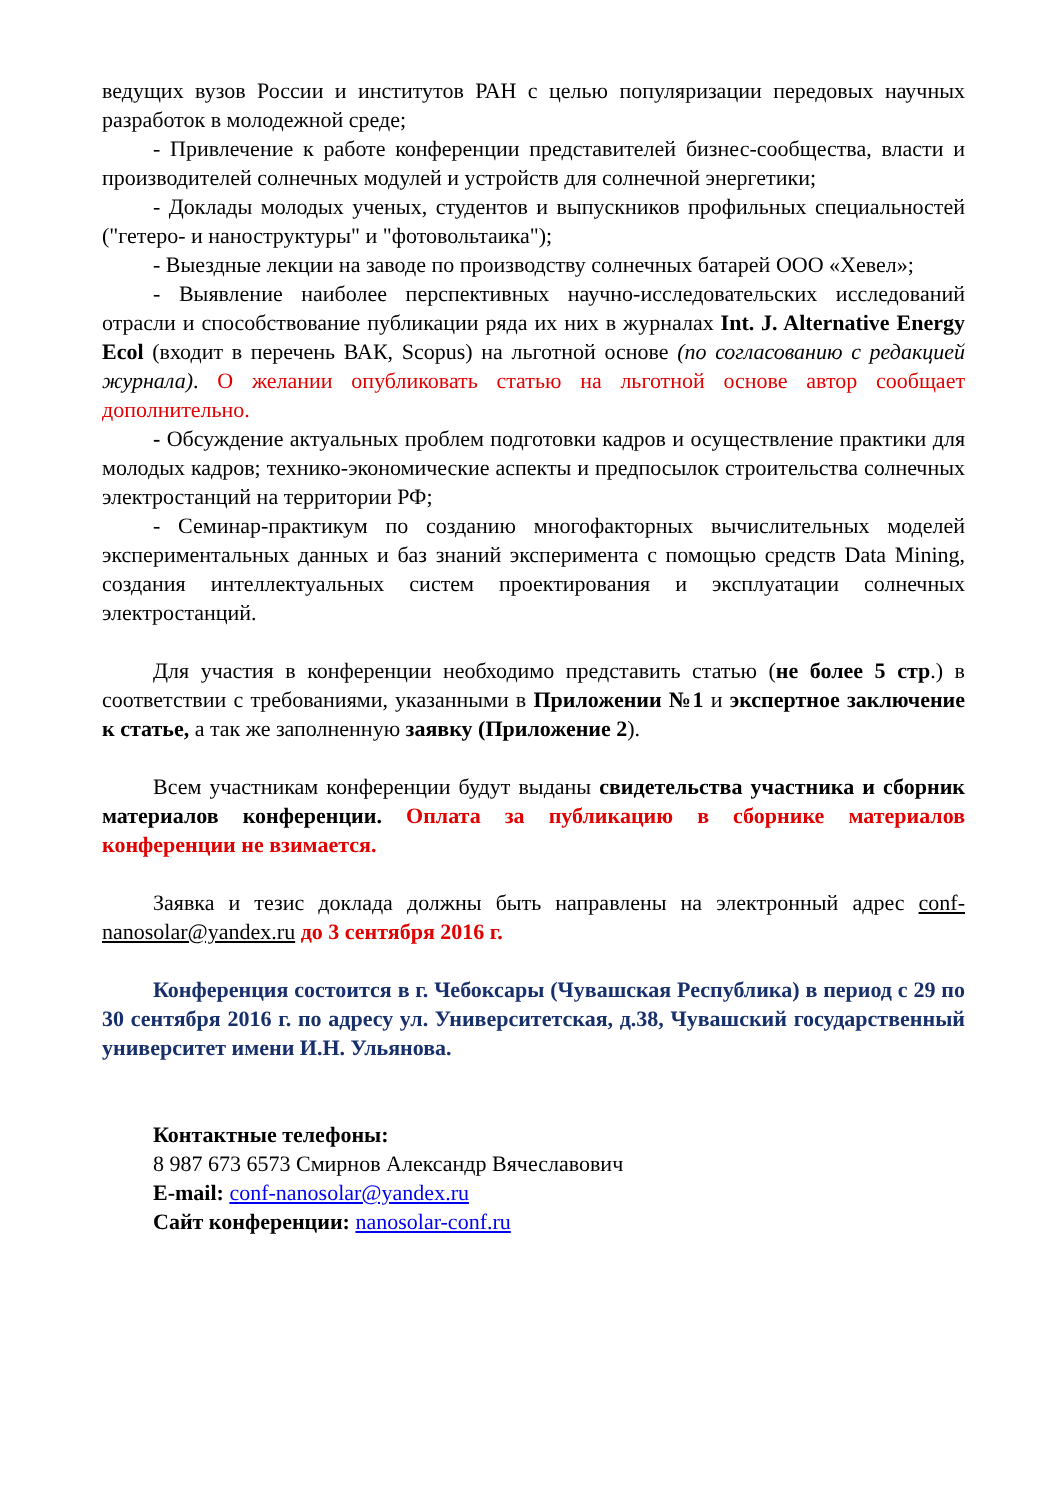ведущих вузов России и институтов РАН с целью популяризации передовых научных разработок в молодежной среде;
- Привлечение к работе конференции представителей бизнес-сообщества, власти и производителей солнечных модулей и устройств для солнечной энергетики;
- Доклады молодых ученых, студентов и выпускников профильных специальностей ("гетеро- и наноструктуры" и "фотовольтаика");
- Выездные лекции на заводе по производству солнечных батарей ООО «Хевел»;
- Выявление наиболее перспективных научно-исследовательских исследований отрасли и способствование публикации ряда их них в журналах Int. J. Alternative Energy Ecol (входит в перечень ВАК, Scopus) на льготной основе (по согласованию с редакцией журнала). О желании опубликовать статью на льготной основе автор сообщает дополнительно.
- Обсуждение актуальных проблем подготовки кадров и осуществление практики для молодых кадров; технико-экономические аспекты и предпосылок строительства солнечных электростанций на территории РФ;
- Семинар-практикум по созданию многофакторных вычислительных моделей экспериментальных данных и баз знаний эксперимента с помощью средств Data Mining, создания интеллектуальных систем проектирования и эксплуатации солнечных электростанций.
Для участия в конференции необходимо представить статью (не более 5 стр.) в соответствии с требованиями, указанными в Приложении №1 и экспертное заключение к статье, а так же заполненную заявку (Приложение 2).
Всем участникам конференции будут выданы свидетельства участника и сборник материалов конференции. Оплата за публикацию в сборнике материалов конференции не взимается.
Заявка и тезис доклада должны быть направлены на электронный адрес conf-nanosolar@yandex.ru до 3 сентября 2016 г.
Конференция состоится в г. Чебоксары (Чувашская Республика) в период с 29 по 30 сентября 2016 г. по адресу ул. Университетская, д.38, Чувашский государственный университет имени И.Н. Ульянова.
Контактные телефоны:
8 987 673 6573 Смирнов Александр Вячеславович
E-mail: conf-nanosolar@yandex.ru
Сайт конференции: nanosolar-conf.ru